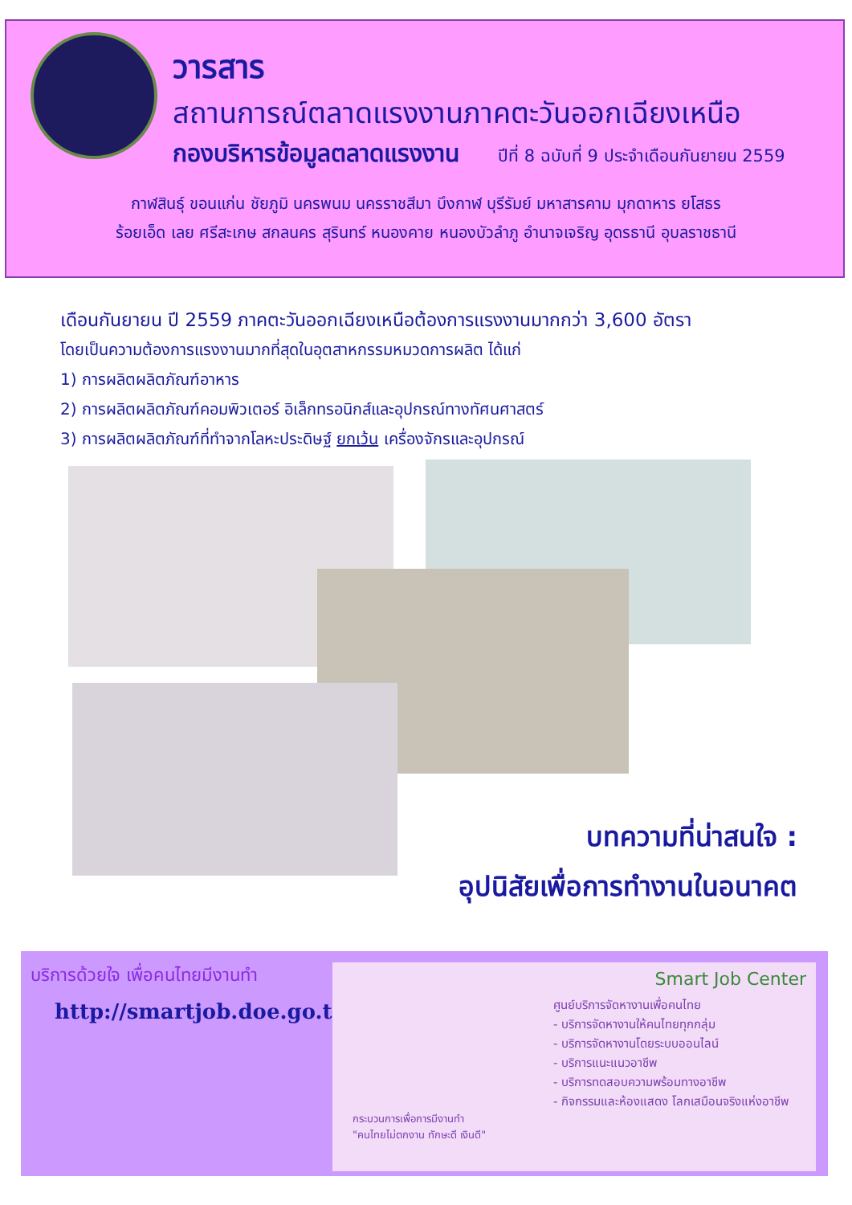วารสาร
สถานการณ์ตลาดแรงงานภาคตะวันออกเฉียงเหนือ
กองบริหารข้อมูลตลาดแรงงาน ปีที่ 8 ฉบับที่ 9 ประจำเดือนกันยายน 2559
กาฬสินธุ์ ขอนแก่น ชัยภูมิ นครพนม นครราชสีมา บึงกาฬ บุรีรัมย์ มหาสารคาม มุกดาหาร ยโสธร
ร้อยเอ็ด เลย ศรีสะเกษ สกลนคร สุรินทร์ หนองคาย หนองบัวลำภู อำนาจเจริญ อุดรธานี อุบลราชธานี
เดือนกันยายน ปี 2559 ภาคตะวันออกเฉียงเหนือต้องการแรงงานมากกว่า 3,600 อัตรา
โดยเป็นความต้องการแรงงานมากที่สุดในอุตสาหกรรมหมวดการผลิต ได้แก่
1) การผลิตผลิตภัณฑ์อาหาร
2) การผลิตผลิตภัณฑ์คอมพิวเตอร์ อิเล็กทรอนิกส์และอุปกรณ์ทางทัศนศาสตร์
3) การผลิตผลิตภัณฑ์ที่ทำจากโลหะประดิษฐ์ ยกเว้น เครื่องจักรและอุปกรณ์
บทความที่น่าสนใจ :
อุปนิสัยเพื่อการทำงานในอนาคต
บริการด้วยใจ เพื่อคนไทยมีงานทำ
http://smartjob.doe.go.th
Smart Job Center
ศูนย์บริการจัดหางานเพื่อคนไทย
- บริการจัดหางานให้คนไทยทุกกลุ่ม
- บริการจัดหางานโดยระบบออนไลน์
- บริการแนะแนวอาชีพ
- บริการทดสอบความพร้อมทางอาชีพ
- กิจกรรมและห้องแสดง โลกเสมือนจริงแห่งอาชีพ
กระบวนการเพื่อการมีงานทำ
"คนไทยไม่ตกงาน ทักษะดี เงินดี"